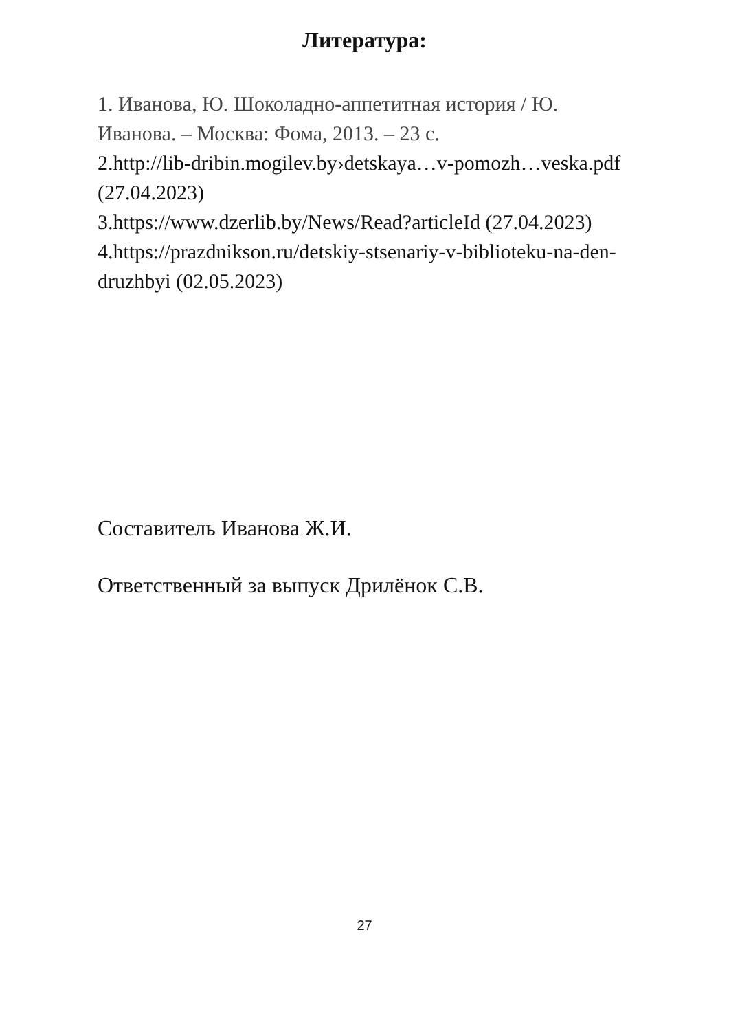Литература:
1. Иванова, Ю. Шоколадно-аппетитная история / Ю. Иванова. – Москва: Фома, 2013. – 23 с.
2.http://lib-dribin.mogilev.by›detskaya…v-pomozh…veska.pdf (27.04.2023)
3.https://www.dzerlib.by/News/Read?articleId (27.04.2023)
4.https://prazdnikson.ru/detskiy-stsenariy-v-biblioteku-na-den-druzhbyi (02.05.2023)
Составитель Иванова Ж.И.
Ответственный за выпуск Дрилёнок С.В.
27